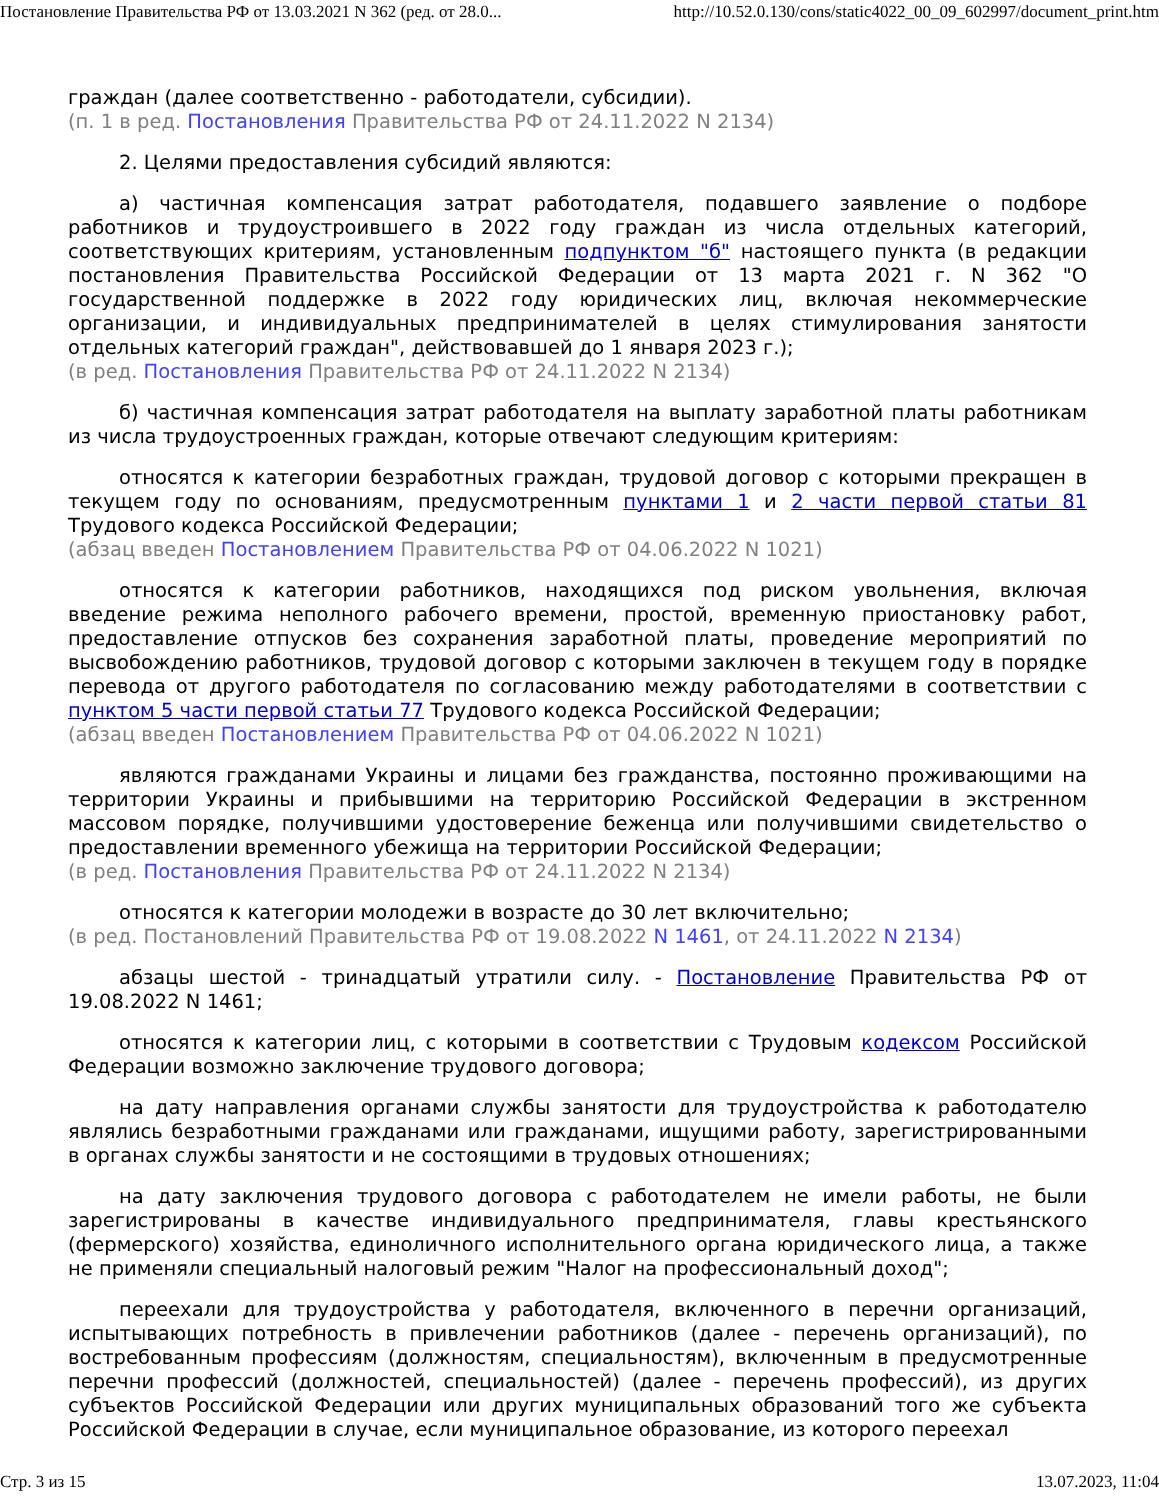Постановление Правительства РФ от 13.03.2021 N 362 (ред. от 28.0... http://10.52.0.130/cons/static4022_00_09_602997/document_print.htm
граждан (далее соответственно - работодатели, субсидии).
(п. 1 в ред. Постановления Правительства РФ от 24.11.2022 N 2134)
2. Целями предоставления субсидий являются:
а) частичная компенсация затрат работодателя, подавшего заявление о подборе работников и трудоустроившего в 2022 году граждан из числа отдельных категорий, соответствующих критериям, установленным подпунктом "б" настоящего пункта (в редакции постановления Правительства Российской Федерации от 13 марта 2021 г. N 362 "О государственной поддержке в 2022 году юридических лиц, включая некоммерческие организации, и индивидуальных предпринимателей в целях стимулирования занятости отдельных категорий граждан", действовавшей до 1 января 2023 г.);
(в ред. Постановления Правительства РФ от 24.11.2022 N 2134)
б) частичная компенсация затрат работодателя на выплату заработной платы работникам из числа трудоустроенных граждан, которые отвечают следующим критериям:
относятся к категории безработных граждан, трудовой договор с которыми прекращен в текущем году по основаниям, предусмотренным пунктами 1 и 2 части первой статьи 81 Трудового кодекса Российской Федерации;
(абзац введен Постановлением Правительства РФ от 04.06.2022 N 1021)
относятся к категории работников, находящихся под риском увольнения, включая введение режима неполного рабочего времени, простой, временную приостановку работ, предоставление отпусков без сохранения заработной платы, проведение мероприятий по высвобождению работников, трудовой договор с которыми заключен в текущем году в порядке перевода от другого работодателя по согласованию между работодателями в соответствии с пунктом 5 части первой статьи 77 Трудового кодекса Российской Федерации;
(абзац введен Постановлением Правительства РФ от 04.06.2022 N 1021)
являются гражданами Украины и лицами без гражданства, постоянно проживающими на территории Украины и прибывшими на территорию Российской Федерации в экстренном массовом порядке, получившими удостоверение беженца или получившими свидетельство о предоставлении временного убежища на территории Российской Федерации;
(в ред. Постановления Правительства РФ от 24.11.2022 N 2134)
относятся к категории молодежи в возрасте до 30 лет включительно;
(в ред. Постановлений Правительства РФ от 19.08.2022 N 1461, от 24.11.2022 N 2134)
абзацы шестой - тринадцатый утратили силу. - Постановление Правительства РФ от 19.08.2022 N 1461;
относятся к категории лиц, с которыми в соответствии с Трудовым кодексом Российской Федерации возможно заключение трудового договора;
на дату направления органами службы занятости для трудоустройства к работодателю являлись безработными гражданами или гражданами, ищущими работу, зарегистрированными в органах службы занятости и не состоящими в трудовых отношениях;
на дату заключения трудового договора с работодателем не имели работы, не были зарегистрированы в качестве индивидуального предпринимателя, главы крестьянского (фермерского) хозяйства, единоличного исполнительного органа юридического лица, а также не применяли специальный налоговый режим "Налог на профессиональный доход";
переехали для трудоустройства у работодателя, включенного в перечни организаций, испытывающих потребность в привлечении работников (далее - перечень организаций), по востребованным профессиям (должностям, специальностям), включенным в предусмотренные перечни профессий (должностей, специальностей) (далее - перечень профессий), из других субъектов Российской Федерации или других муниципальных образований того же субъекта Российской Федерации в случае, если муниципальное образование, из которого переехал
Стр. 3 из 15 13.07.2023, 11:04